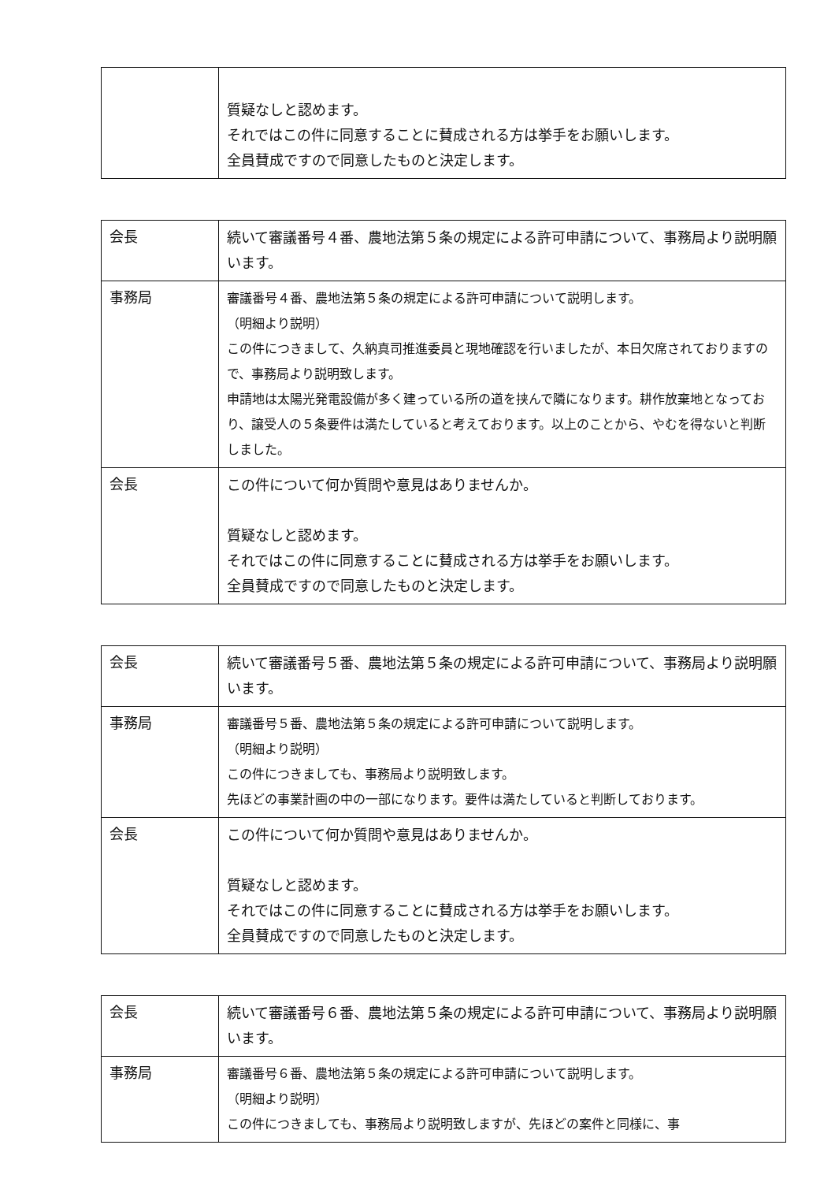| | 質疑なしと認めます。 それではこの件に同意することに賛成される方は挙手をお願いします。 全員賛成ですので同意したものと決定します。 |
| 会長 | 続いて審議番号４番、農地法第５条の規定による許可申請について、事務局より説明願います。 |
| 事務局 | 審議番号４番、農地法第５条の規定による許可申請について説明します。 （明細より説明） この件につきまして、久納真司推進委員と現地確認を行いましたが、本日欠席されておりますので、事務局より説明致します。 申請地は太陽光発電設備が多く建っている所の道を挟んで隣になります。耕作放棄地となっており、譲受人の５条要件は満たしていると考えております。以上のことから、やむを得ないと判断しました。 |
| 会長 | この件について何か質問や意見はありませんか。 質疑なしと認めます。 それではこの件に同意することに賛成される方は挙手をお願いします。 全員賛成ですので同意したものと決定します。 |
| 会長 | 続いて審議番号５番、農地法第５条の規定による許可申請について、事務局より説明願います。 |
| 事務局 | 審議番号５番、農地法第５条の規定による許可申請について説明します。 （明細より説明） この件につきましても、事務局より説明致します。 先ほどの事業計画の中の一部になります。要件は満たしていると判断しております。 |
| 会長 | この件について何か質問や意見はありませんか。 質疑なしと認めます。 それではこの件に同意することに賛成される方は挙手をお願いします。 全員賛成ですので同意したものと決定します。 |
| 会長 | 続いて審議番号６番、農地法第５条の規定による許可申請について、事務局より説明願います。 |
| 事務局 | 審議番号６番、農地法第５条の規定による許可申請について説明します。 （明細より説明） この件につきましても、事務局より説明致しますが、先ほどの案件と同様に、事 |